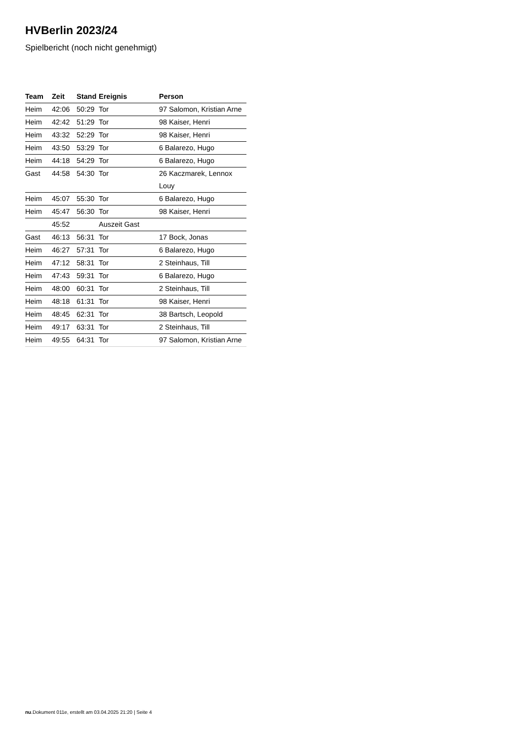HVBerlin 2023/24
Spielbericht (noch nicht genehmigt)
| Team | Zeit | Stand | Ereignis | Person |
| --- | --- | --- | --- | --- |
| Heim | 42:06 | 50:29 | Tor | 97 Salomon, Kristian Arne |
| Heim | 42:42 | 51:29 | Tor | 98 Kaiser, Henri |
| Heim | 43:32 | 52:29 | Tor | 98 Kaiser, Henri |
| Heim | 43:50 | 53:29 | Tor | 6 Balarezo, Hugo |
| Heim | 44:18 | 54:29 | Tor | 6 Balarezo, Hugo |
| Gast | 44:58 | 54:30 | Tor | 26 Kaczmarek, Lennox Louy |
| Heim | 45:07 | 55:30 | Tor | 6 Balarezo, Hugo |
| Heim | 45:47 | 56:30 | Tor | 98 Kaiser, Henri |
| | 45:52 | | Auszeit Gast | |
| Gast | 46:13 | 56:31 | Tor | 17 Bock, Jonas |
| Heim | 46:27 | 57:31 | Tor | 6 Balarezo, Hugo |
| Heim | 47:12 | 58:31 | Tor | 2 Steinhaus, Till |
| Heim | 47:43 | 59:31 | Tor | 6 Balarezo, Hugo |
| Heim | 48:00 | 60:31 | Tor | 2 Steinhaus, Till |
| Heim | 48:18 | 61:31 | Tor | 98 Kaiser, Henri |
| Heim | 48:45 | 62:31 | Tor | 38 Bartsch, Leopold |
| Heim | 49:17 | 63:31 | Tor | 2 Steinhaus, Till |
| Heim | 49:55 | 64:31 | Tor | 97 Salomon, Kristian Arne |
nu.Dokument 011e, erstellt am 03.04.2025 21:20 | Seite 4